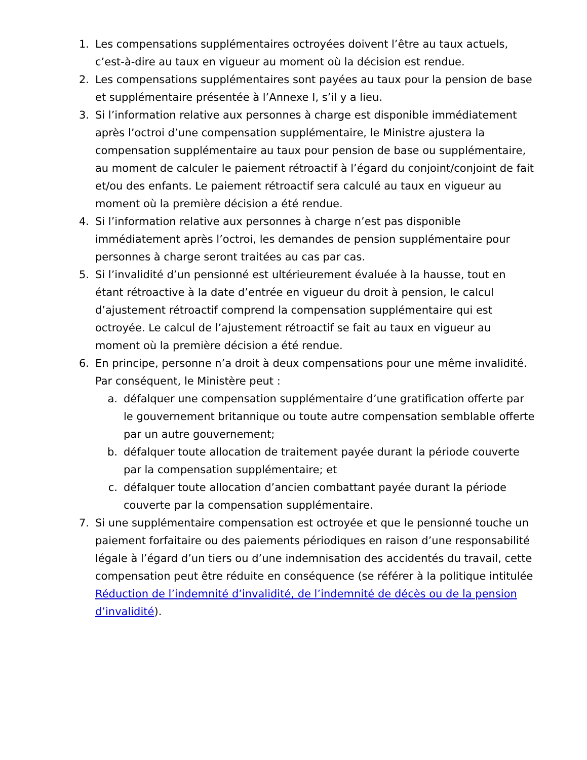1. Les compensations supplémentaires octroyées doivent l’être au taux actuels, c’est-à-dire au taux en vigueur au moment où la décision est rendue.
2. Les compensations supplémentaires sont payées au taux pour la pension de base et supplémentaire présentée à l’Annexe I, s’il y a lieu.
3. Si l’information relative aux personnes à charge est disponible immédiatement après l’octroi d’une compensation supplémentaire, le Ministre ajustera la compensation supplémentaire au taux pour pension de base ou supplémentaire, au moment de calculer le paiement rétroactif à l’égard du conjoint/conjoint de fait et/ou des enfants. Le paiement rétroactif sera calculé au taux en vigueur au moment où la première décision a été rendue.
4. Si l’information relative aux personnes à charge n’est pas disponible immédiatement après l’octroi, les demandes de pension supplémentaire pour personnes à charge seront traitées au cas par cas.
5. Si l’invalidité d’un pensionné est ultérieurement évaluée à la hausse, tout en étant rétroactive à la date d’entrée en vigueur du droit à pension, le calcul d’ajustement rétroactif comprend la compensation supplémentaire qui est octroyée. Le calcul de l’ajustement rétroactif se fait au taux en vigueur au moment où la première décision a été rendue.
6. En principe, personne n’a droit à deux compensations pour une même invalidité. Par conséquent, le Ministère peut :
a. défalquer une compensation supplémentaire d’une gratification offerte par le gouvernement britannique ou toute autre compensation semblable offerte par un autre gouvernement;
b. défalquer toute allocation de traitement payée durant la période couverte par la compensation supplémentaire; et
c. défalquer toute allocation d’ancien combattant payée durant la période couverte par la compensation supplémentaire.
7. Si une supplémentaire compensation est octroyée et que le pensionné touche un paiement forfaitaire ou des paiements périodiques en raison d’une responsabilité légale à l’égard d’un tiers ou d’une indemnisation des accidentés du travail, cette compensation peut être réduite en conséquence (se référer à la politique intitulée Réduction de l’indemnité d’invalidité, de l’indemnité de décès ou de la pension d’invalidité).